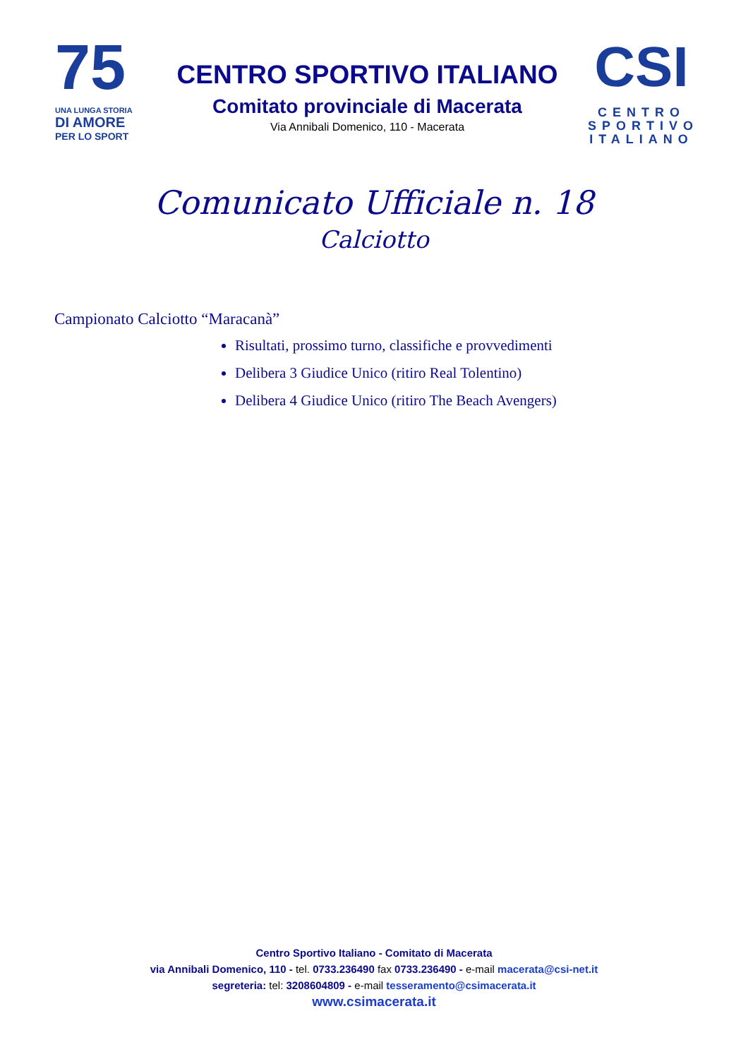75
UNA LUNGA STORIA
DI AMORE
PER LO SPORT
CENTRO SPORTIVO ITALIANO
Comitato provinciale di Macerata
Via Annibali Domenico, 110 - Macerata
CSI
CENTRO
SPORTIVO
ITALIANO
Comunicato Ufficiale n. 18
Calciotto
Campionato Calciotto “Maracanà”
Risultati, prossimo turno, classifiche e provvedimenti
Delibera 3 Giudice Unico (ritiro Real Tolentino)
Delibera 4 Giudice Unico (ritiro The Beach Avengers)
Centro Sportivo Italiano - Comitato di Macerata
via Annibali Domenico, 110 - tel. 0733.236490 fax 0733.236490 - e-mail macerata@csi-net.it
segreteria: tel: 3208604809 - e-mail tesseramento@csimacerata.it
www.csimacerata.it